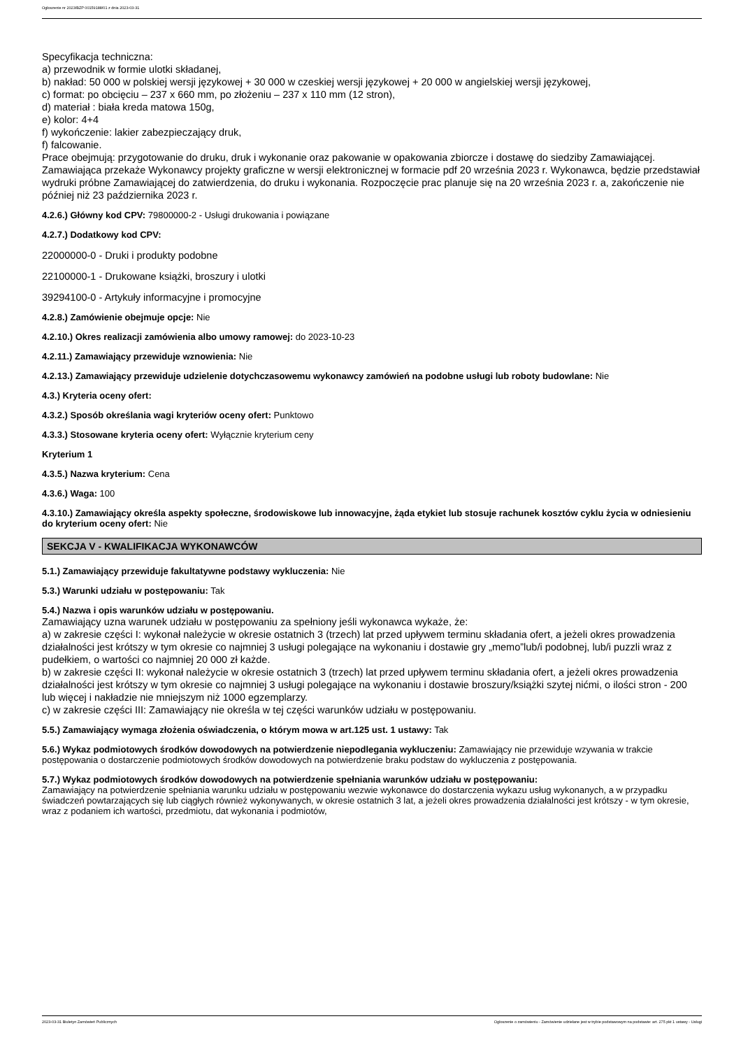Ogłoszenie nr 2023/BZP 00159188/01 z dnia 2023-03-31
Specyfikacja techniczna:
a) przewodnik w formie ulotki składanej,
b) nakład: 50 000 w polskiej wersji językowej + 30 000 w czeskiej wersji językowej + 20 000 w angielskiej wersji językowej,
c) format: po obcięciu – 237 x 660 mm, po złożeniu – 237 x 110 mm (12 stron),
d) materiał : biała kreda matowa 150g,
e) kolor: 4+4
f) wykończenie: lakier zabezpieczający druk,
f) falcowanie.
Prace obejmują: przygotowanie do druku, druk i wykonanie oraz pakowanie w opakowania zbiorcze i dostawę do siedziby Zamawiającej. Zamawiająca przekaże Wykonawcy projekty graficzne w wersji elektronicznej w formacie pdf 20 września 2023 r. Wykonawca, będzie przedstawiał wydruki próbne Zamawiającej do zatwierdzenia, do druku i wykonania. Rozpoczęcie prac planuje się na 20 września 2023 r. a, zakończenie nie później niż 23 października 2023 r.
4.2.6.) Główny kod CPV: 79800000-2 - Usługi drukowania i powiązane
4.2.7.) Dodatkowy kod CPV:
22000000-0 - Druki i produkty podobne
22100000-1 - Drukowane książki, broszury i ulotki
39294100-0 - Artykuły informacyjne i promocyjne
4.2.8.) Zamówienie obejmuje opcje: Nie
4.2.10.) Okres realizacji zamówienia albo umowy ramowej: do 2023-10-23
4.2.11.) Zamawiający przewiduje wznowienia: Nie
4.2.13.) Zamawiający przewiduje udzielenie dotychczasowemu wykonawcy zamówień na podobne usługi lub roboty budowlane: Nie
4.3.) Kryteria oceny ofert:
4.3.2.) Sposób określania wagi kryteriów oceny ofert: Punktowo
4.3.3.) Stosowane kryteria oceny ofert: Wyłącznie kryterium ceny
Kryterium 1
4.3.5.) Nazwa kryterium: Cena
4.3.6.) Waga: 100
4.3.10.) Zamawiający określa aspekty społeczne, środowiskowe lub innowacyjne, żąda etykiet lub stosuje rachunek kosztów cyklu życia w odniesieniu do kryterium oceny ofert: Nie
SEKCJA V - KWALIFIKACJA WYKONAWCÓW
5.1.) Zamawiający przewiduje fakultatywne podstawy wykluczenia: Nie
5.3.) Warunki udziału w postępowaniu: Tak
5.4.) Nazwa i opis warunków udziału w postępowaniu.
Zamawiający uzna warunek udziału w postępowaniu za spełniony jeśli wykonawca wykaże, że:
a) w zakresie części I: wykonał należycie w okresie ostatnich 3 (trzech) lat przed upływem terminu składania ofert, a jeżeli okres prowadzenia działalności jest krótszy w tym okresie co najmniej 3 usługi polegające na wykonaniu i dostawie gry „memo”lub/i podobnej, lub/i puzzli wraz z pudełkiem, o wartości co najmniej 20 000 zł każde.
b) w zakresie części II: wykonał należycie w okresie ostatnich 3 (trzech) lat przed upływem terminu składania ofert, a jeżeli okres prowadzenia działalności jest krótszy w tym okresie co najmniej 3 usługi polegające na wykonaniu i dostawie broszury/książki szytej nićmi, o ilości stron - 200 lub więcej i nakładzie nie mniejszym niż 1000 egzemplarzy.
c) w zakresie części III: Zamawiający nie określa w tej części warunków udziału w postępowaniu.
5.5.) Zamawiający wymaga złożenia oświadczenia, o którym mowa w art.125 ust. 1 ustawy: Tak
5.6.) Wykaz podmiotowych środków dowodowych na potwierdzenie niepodlegania wykluczeniu: Zamawiający nie przewiduje wzywania w trakcie postępowania o dostarczenie podmiotowych środków dowodowych na potwierdzenie braku podstaw do wykluczenia z postępowania.
5.7.) Wykaz podmiotowych środków dowodowych na potwierdzenie spełniania warunków udziału w postępowaniu:
Zamawiający na potwierdzenie spełniania warunku udziału w postępowaniu wezwie wykonawce do dostarczenia wykazu usług wykonanych, a w przypadku świadczeń powtarzających się lub ciągłych również wykonywanych, w okresie ostatnich 3 lat, a jeżeli okres prowadzenia działalności jest krótszy - w tym okresie, wraz z podaniem ich wartości, przedmiotu, dat wykonania i podmiotów,
2023-03-31 Biuletyn Zamówień Publicznych Ogłoszenie o zamówieniu - Zamówienie udzielane jest w trybie podstawowym na podstawie: art. 275 pkt 1 ustawy - Usługi